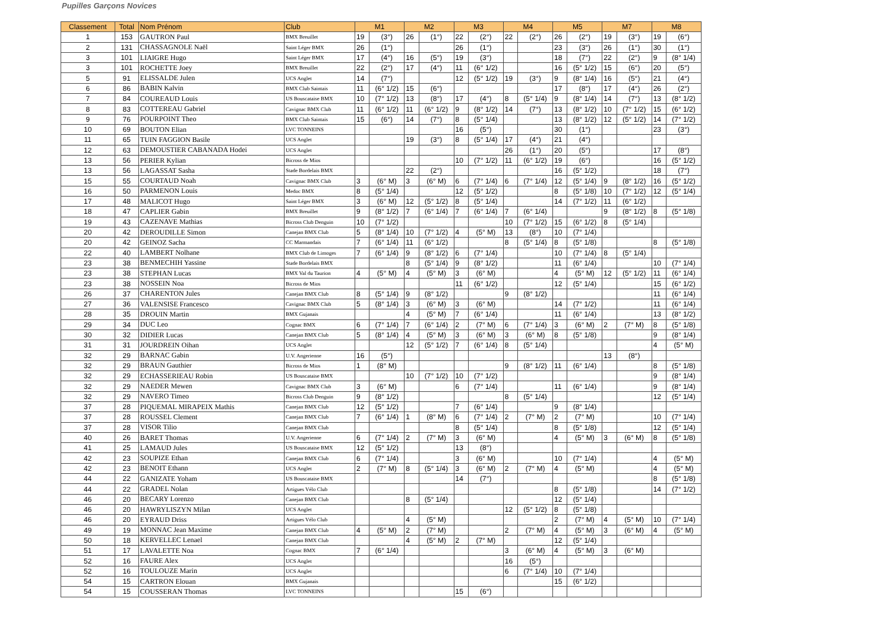Pupilles Garçons Novices
| Classement | Total | Nom Prénom | Club | M1 | | M2 | | M3 | | M4 | | M5 | | M7 | | M8 | |
| --- | --- | --- | --- | --- | --- | --- | --- | --- | --- | --- | --- | --- | --- | --- | --- | --- | --- |
| 1 | 153 | GAUTRON Paul | BMX Breuillet | 19 | (3°) | 26 | (1°) | 22 | (2°) | 22 | (2°) | 26 | (2°) | 19 | (3°) | 19 | (6°) |
| 2 | 131 | CHASSAGNOLE Naël | Saint Léger BMX | 26 | (1°) | | | 26 | (1°) | | | 23 | (3°) | 26 | (1°) | 30 | (1°) |
| 3 | 101 | LIAIGRE Hugo | Saint Léger BMX | 17 | (4°) | 16 | (5°) | 19 | (3°) | | | 18 | (7°) | 22 | (2°) | 9 | (8° 1/4) |
| 3 | 101 | ROCHETTE Joey | BMX Breuillet | 22 | (2°) | 17 | (4°) | 11 | (6° 1/2) | | | 16 | (5° 1/2) | 15 | (6°) | 20 | (5°) |
| 5 | 91 | ELISSALDE Julen | UCS Anglet | 14 | (7°) | | | 12 | (5° 1/2) | 19 | (3°) | 9 | (8° 1/4) | 16 | (5°) | 21 | (4°) |
| 6 | 86 | BABIN Kalvin | BMX Club Saintais | 11 | (6° 1/2) | 15 | (6°) | | | | | 17 | (8°) | 17 | (4°) | 26 | (2°) |
| 7 | 84 | COUREAUD Louis | US Bouscataise BMX | 10 | (7° 1/2) | 13 | (8°) | 17 | (4°) | 8 | (5° 1/4) | 9 | (8° 1/4) | 14 | (7°) | 13 | (8° 1/2) |
| 8 | 83 | COTTEREAU Gabriel | Cavignac BMX Club | 11 | (6° 1/2) | 11 | (6° 1/2) | 9 | (8° 1/2) | 14 | (7°) | 13 | (8° 1/2) | 10 | (7° 1/2) | 15 | (6° 1/2) |
| 9 | 76 | POURPOINT Theo | BMX Club Saintais | 15 | (6°) | 14 | (7°) | 8 | (5° 1/4) | | | 13 | (8° 1/2) | 12 | (5° 1/2) | 14 | (7° 1/2) |
| 10 | 69 | BOUTON Elian | LVC TONNEINS | | | | | 16 | (5°) | | | 30 | (1°) | | | 23 | (3°) |
| 11 | 65 | TUIN FAGGION Basile | UCS Anglet | | | 19 | (3°) | 8 | (5° 1/4) | 17 | (4°) | 21 | (4°) | | | | |
| 12 | 63 | DEMOUSTIER CABANADA Hodei | UCS Anglet | | | | | | | 26 | (1°) | 20 | (5°) | | | 17 | (8°) |
| 13 | 56 | PERIER Kylian | Bicross de Mios | | | | | 10 | (7° 1/2) | 11 | (6° 1/2) | 19 | (6°) | | | 16 | (5° 1/2) |
| 13 | 56 | LAGASSAT Sasha | Stade Bordelais BMX | | | 22 | (2°) | | | | | 16 | (5° 1/2) | | | 18 | (7°) |
| 15 | 55 | COURTAUD Noah | Cavignac BMX Club | 3 | (6° M) | 3 | (6° M) | 6 | (7° 1/4) | 6 | (7° 1/4) | 12 | (5° 1/4) | 9 | (8° 1/2) | 16 | (5° 1/2) |
| 16 | 50 | PARMENON Louis | Medoc BMX | 8 | (5° 1/4) | | | 12 | (5° 1/2) | | | 8 | (5° 1/8) | 10 | (7° 1/2) | 12 | (5° 1/4) |
| 17 | 48 | MALICOT Hugo | Saint Léger BMX | 3 | (6° M) | 12 | (5° 1/2) | 8 | (5° 1/4) | | | 14 | (7° 1/2) | 11 | (6° 1/2) | | |
| 18 | 47 | CAPLIER Gabin | BMX Breuillet | 9 | (8° 1/2) | 7 | (6° 1/4) | 7 | (6° 1/4) | 7 | (6° 1/4) | | | 9 | (8° 1/2) | 8 | (5° 1/8) |
| 19 | 43 | CAZENAVE Mathias | Bicross Club Denguin | 10 | (7° 1/2) | | | | | 10 | (7° 1/2) | 15 | (6° 1/2) | 8 | (5° 1/4) | | |
| 20 | 42 | DEROUDILLE Simon | Canejan BMX Club | 5 | (8° 1/4) | 10 | (7° 1/2) | 4 | (5° M) | 13 | (8°) | 10 | (7° 1/4) | | | | |
| 20 | 42 | GEINOZ Sacha | CC Marmandais | 7 | (6° 1/4) | 11 | (6° 1/2) | | | 8 | (5° 1/4) | 8 | (5° 1/8) | | | 8 | (5° 1/8) |
| 22 | 40 | LAMBERT Nolhane | BMX Club de Limoges | 7 | (6° 1/4) | 9 | (8° 1/2) | 6 | (7° 1/4) | | | 10 | (7° 1/4) | 8 | (5° 1/4) | | |
| 23 | 38 | BENMECHIH Yassine | Stade Bordelais BMX | | | 8 | (5° 1/4) | 9 | (8° 1/2) | | | 11 | (6° 1/4) | | | 10 | (7° 1/4) |
| 23 | 38 | STEPHAN Lucas | BMX Val du Taurion | 4 | (5° M) | 4 | (5° M) | 3 | (6° M) | | | 4 | (5° M) | 12 | (5° 1/2) | 11 | (6° 1/4) |
| 23 | 38 | NOSSEIN Noa | Bicross de Mios | | | | | 11 | (6° 1/2) | | | 12 | (5° 1/4) | | | 15 | (6° 1/2) |
| 26 | 37 | CHARENTON Jules | Canejan BMX Club | 8 | (5° 1/4) | 9 | (8° 1/2) | | | 9 | (8° 1/2) | | | | | 11 | (6° 1/4) |
| 27 | 36 | VALENSISE Francesco | Cavignac BMX Club | 5 | (8° 1/4) | 3 | (6° M) | 3 | (6° M) | | | 14 | (7° 1/2) | | | 11 | (6° 1/4) |
| 28 | 35 | DROUIN Martin | BMX Gujanais | | | 4 | (5° M) | 7 | (6° 1/4) | | | 11 | (6° 1/4) | | | 13 | (8° 1/2) |
| 29 | 34 | DUC Leo | Cognac BMX | 6 | (7° 1/4) | 7 | (6° 1/4) | 2 | (7° M) | 6 | (7° 1/4) | 3 | (6° M) | 2 | (7° M) | 8 | (5° 1/8) |
| 30 | 32 | DIDIER Lucas | Canejan BMX Club | 5 | (8° 1/4) | 4 | (5° M) | 3 | (6° M) | 3 | (6° M) | 8 | (5° 1/8) | | | 9 | (8° 1/4) |
| 31 | 31 | JOURDREIN Oihan | UCS Anglet | | | 12 | (5° 1/2) | 7 | (6° 1/4) | 8 | (5° 1/4) | | | | | 4 | (5° M) |
| 32 | 29 | BARNAC Gabin | U.V. Angerienne | 16 | (5°) | | | | | | | | | 13 | (8°) | | |
| 32 | 29 | BRAUN Gauthier | Bicross de Mios | 1 | (8° M) | | | | | 9 | (8° 1/2) | 11 | (6° 1/4) | | | 8 | (5° 1/8) |
| 32 | 29 | ECHASSERIEAU Robin | US Bouscataise BMX | | | 10 | (7° 1/2) | 10 | (7° 1/2) | | | | | | | 9 | (8° 1/4) |
| 32 | 29 | NAEDER Mewen | Cavignac BMX Club | 3 | (6° M) | | | 6 | (7° 1/4) | | | 11 | (6° 1/4) | | | 9 | (8° 1/4) |
| 32 | 29 | NAVERO Timeo | Bicross Club Denguin | 9 | (8° 1/2) | | | | | 8 | (5° 1/4) | | | | | 12 | (5° 1/4) |
| 37 | 28 | PIQUEMAL MIRAPEIX Mathis | Canejan BMX Club | 12 | (5° 1/2) | | | 7 | (6° 1/4) | | | 9 | (8° 1/4) | | | | |
| 37 | 28 | ROUSSEL Clement | Canejan BMX Club | 7 | (6° 1/4) | 1 | (8° M) | 6 | (7° 1/4) | 2 | (7° M) | 2 | (7° M) | | | 10 | (7° 1/4) |
| 37 | 28 | VISOR Tilio | Canejan BMX Club | | | | | 8 | (5° 1/4) | | | 8 | (5° 1/8) | | | 12 | (5° 1/4) |
| 40 | 26 | BARET Thomas | U.V. Angerienne | 6 | (7° 1/4) | 2 | (7° M) | 3 | (6° M) | | | 4 | (5° M) | 3 | (6° M) | 8 | (5° 1/8) |
| 41 | 25 | LAMAUD Jules | US Bouscataise BMX | 12 | (5° 1/2) | | | 13 | (8°) | | | | | | | | |
| 42 | 23 | SOUPIZE Ethan | Canejan BMX Club | 6 | (7° 1/4) | | | 3 | (6° M) | | | 10 | (7° 1/4) | | | 4 | (5° M) |
| 42 | 23 | BENOIT Ethann | UCS Anglet | 2 | (7° M) | 8 | (5° 1/4) | 3 | (6° M) | 2 | (7° M) | 4 | (5° M) | | | 4 | (5° M) |
| 44 | 22 | GANIZATE Yoham | US Bouscataise BMX | | | | | 14 | (7°) | | | | | | | 8 | (5° 1/8) |
| 44 | 22 | GRADEL Nolan | Artigues Vélo Club | | | | | | | | | 8 | (5° 1/8) | | | 14 | (7° 1/2) |
| 46 | 20 | BECARY Lorenzo | Canejan BMX Club | | | 8 | (5° 1/4) | | | | | 12 | (5° 1/4) | | | | |
| 46 | 20 | HAWRYLISZYN Milan | UCS Anglet | | | | | | | 12 | (5° 1/2) | 8 | (5° 1/8) | | | | |
| 46 | 20 | EYRAUD Driss | Artigues Vélo Club | | | 4 | (5° M) | | | | | 2 | (7° M) | 4 | (5° M) | 10 | (7° 1/4) |
| 49 | 19 | MONNAC Jean Maxime | Canejan BMX Club | 4 | (5° M) | 2 | (7° M) | | | 2 | (7° M) | 4 | (5° M) | 3 | (6° M) | 4 | (5° M) |
| 50 | 18 | KERVELLEC Lenael | Canejan BMX Club | | | 4 | (5° M) | 2 | (7° M) | | | 12 | (5° 1/4) | | | | |
| 51 | 17 | LAVALETTE Noa | Cognac BMX | 7 | (6° 1/4) | | | | | 3 | (6° M) | 4 | (5° M) | 3 | (6° M) | | |
| 52 | 16 | FAURE Alex | UCS Anglet | | | | | | | 16 | (5°) | | | | | | |
| 52 | 16 | TOULOUZE Marin | UCS Anglet | | | | | | | 6 | (7° 1/4) | 10 | (7° 1/4) | | | | |
| 54 | 15 | CARTRON Elouan | BMX Gujanais | | | | | | | | | 15 | (6° 1/2) | | | | |
| 54 | 15 | COUSSERAN Thomas | LVC TONNEINS | | | | | 15 | (6°) | | | | | | | | |